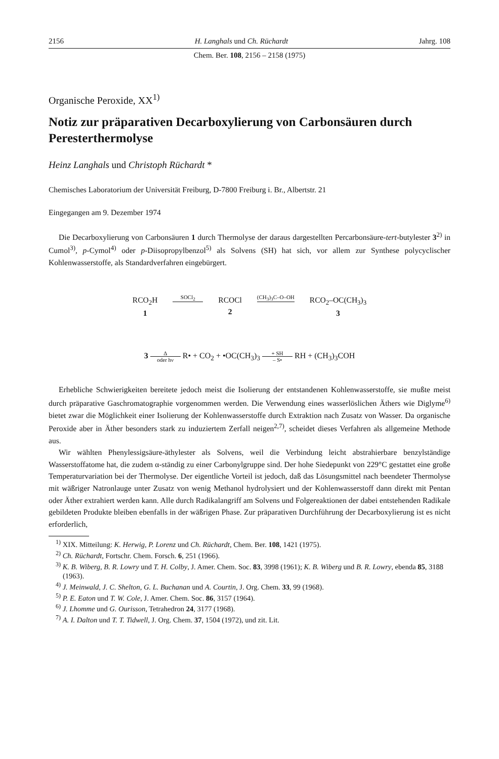2156 H. Langhals und Ch. Rüchardt Jahrg. 108
Chem. Ber. 108, 2156 – 2158 (1975)
Organische Peroxide, XX<sup>1)</sup>
Notiz zur präparativen Decarboxylierung von Carbonsäuren durch Peresterthermolyse
Heinz Langhals und Christoph Rüchardt *
Chemisches Laboratorium der Universität Freiburg, D-7800 Freiburg i. Br., Albertstr. 21
Eingegangen am 9. Dezember 1974
Die Decarboxylierung von Carbonsäuren 1 durch Thermolyse der daraus dargestellten Percarbonsäure-tert-butylester 3<sup>2)</sup> in Cumol<sup>3)</sup>, p-Cymol<sup>4)</sup> oder p-Diisopropylbenzol<sup>5)</sup> als Solvens (SH) hat sich, vor allem zur Synthese polycyclischer Kohlenwasserstoffe, als Standardverfahren eingebürgert.
RCO<sub>2</sub>H
1
SOCl<sub>2</sub>
RCOCl
2
(CH<sub>3</sub>)<sub>3</sub>C–O–OH
RCO<sub>2</sub>–OC(CH<sub>3</sub>)<sub>3</sub>
3
3 Δ oder hν R• + CO<sub>2</sub> + •OC(CH<sub>3</sub>)<sub>3</sub> + SH – S• RH + (CH<sub>3</sub>)<sub>3</sub>COH
Erhebliche Schwierigkeiten bereitete jedoch meist die Isolierung der entstandenen Kohlenwasserstoffe, sie mußte meist durch präparative Gaschromatographie vorgenommen werden. Die Verwendung eines wasserlöslichen Äthers wie Diglyme<sup>6)</sup> bietet zwar die Möglichkeit einer Isolierung der Kohlenwasserstoffe durch Extraktion nach Zusatz von Wasser. Da organische Peroxide aber in Äther besonders stark zu induziertem Zerfall neigen<sup>2,7)</sup>, scheidet dieses Verfahren als allgemeine Methode aus.
Wir wählten Phenylessigsäure-äthylester als Solvens, weil die Verbindung leicht abstrahierbare benzylständige Wasserstoffatome hat, die zudem α-ständig zu einer Carbonylgruppe sind. Der hohe Siedepunkt von 229°C gestattet eine große Temperaturvariation bei der Thermolyse. Der eigentliche Vorteil ist jedoch, daß das Lösungsmittel nach beendeter Thermolyse mit wäßriger Natronlauge unter Zusatz von wenig Methanol hydrolysiert und der Kohlenwasserstoff dann direkt mit Pentan oder Äther extrahiert werden kann. Alle durch Radikalangriff am Solvens und Folgereaktionen der dabei entstehenden Radikale gebildeten Produkte bleiben ebenfalls in der wäßrigen Phase. Zur präparativen Durchführung der Decarboxylierung ist es nicht erforderlich,
<sup>1)</sup> XIX. Mitteilung: K. Herwig, P. Lorenz und Ch. Rüchardt, Chem. Ber. 108, 1421 (1975).
<sup>2)</sup> Ch. Rüchardt, Fortschr. Chem. Forsch. 6, 251 (1966).
<sup>3)</sup> K. B. Wiberg, B. R. Lowry und T. H. Colby, J. Amer. Chem. Soc. 83, 3998 (1961); K. B. Wiberg und B. R. Lowry, ebenda 85, 3188 (1963).
<sup>4)</sup> J. Meinwald, J. C. Shelton, G. L. Buchanan und A. Courtin, J. Org. Chem. 33, 99 (1968).
<sup>5)</sup> P. E. Eaton und T. W. Cole, J. Amer. Chem. Soc. 86, 3157 (1964).
<sup>6)</sup> J. Lhomme und G. Ourisson, Tetrahedron 24, 3177 (1968).
<sup>7)</sup> A. I. Dalton und T. T. Tidwell, J. Org. Chem. 37, 1504 (1972), und zit. Lit.